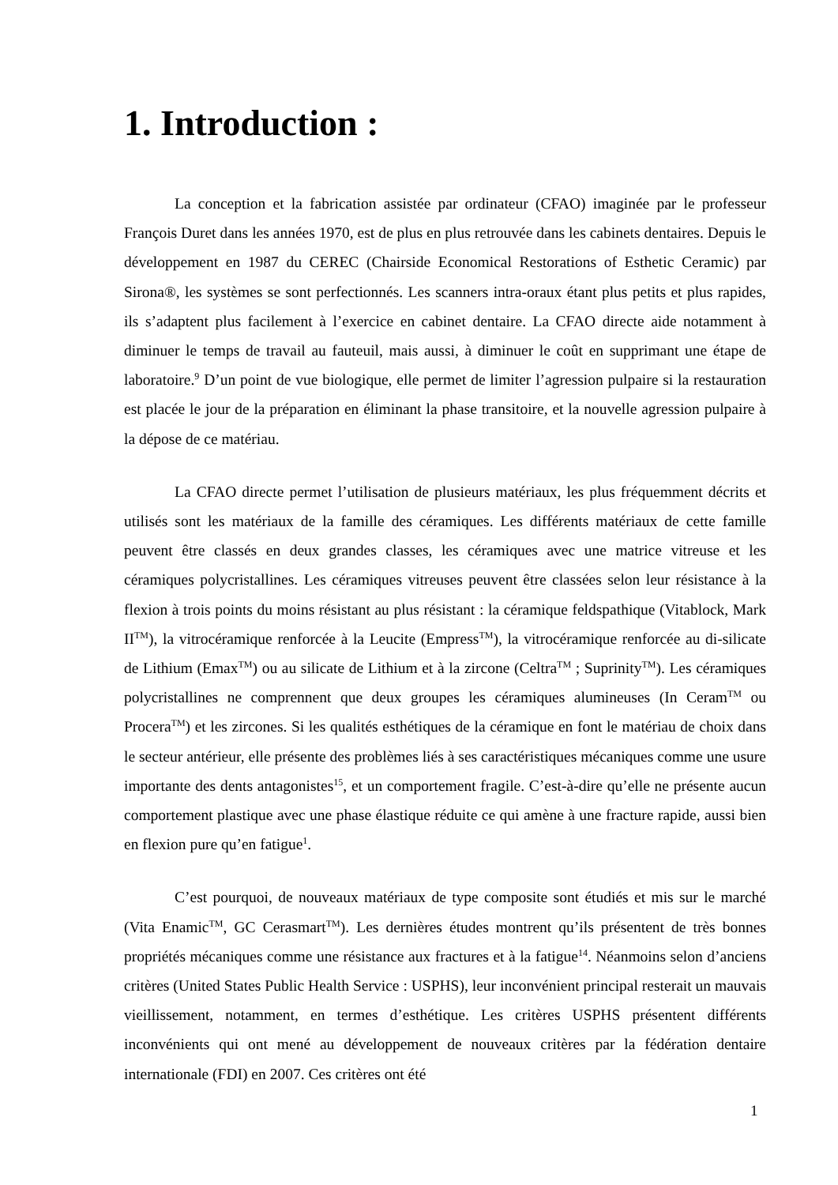1. Introduction :
La conception et la fabrication assistée par ordinateur (CFAO) imaginée par le professeur François Duret dans les années 1970, est de plus en plus retrouvée dans les cabinets dentaires. Depuis le développement en 1987 du CEREC (Chairside Economical Restorations of Esthetic Ceramic) par Sirona®, les systèmes se sont perfectionnés. Les scanners intra-oraux étant plus petits et plus rapides, ils s’adaptent plus facilement à l’exercice en cabinet dentaire. La CFAO directe aide notamment à diminuer le temps de travail au fauteuil, mais aussi, à diminuer le coût en supprimant une étape de laboratoire.<sup>9</sup> D’un point de vue biologique, elle permet de limiter l’agression pulpaire si la restauration est placée le jour de la préparation en éliminant la phase transitoire, et la nouvelle agression pulpaire à la dépose de ce matériau.
La CFAO directe permet l’utilisation de plusieurs matériaux, les plus fréquemment décrits et utilisés sont les matériaux de la famille des céramiques. Les différents matériaux de cette famille peuvent être classés en deux grandes classes, les céramiques avec une matrice vitreuse et les céramiques polycristallines. Les céramiques vitreuses peuvent être classées selon leur résistance à la flexion à trois points du moins résistant au plus résistant : la céramique feldspathique (Vitablock, Mark II<sup>TM</sup>), la vitrocéramique renforcée à la Leucite (Empress<sup>TM</sup>), la vitrocéramique renforcée au di-silicate de Lithium (Emax<sup>TM</sup>) ou au silicate de Lithium et à la zircone (Celtra<sup>TM</sup> ; Suprinity<sup>TM</sup>). Les céramiques polycristallines ne comprennent que deux groupes les céramiques alumineuses (In Ceram<sup>TM</sup> ou Procera<sup>TM</sup>) et les zircones. Si les qualités esthétiques de la céramique en font le matériau de choix dans le secteur antérieur, elle présente des problèmes liés à ses caractéristiques mécaniques comme une usure importante des dents antagonistes<sup>15</sup>, et un comportement fragile. C’est-à-dire qu’elle ne présente aucun comportement plastique avec une phase élastique réduite ce qui amène à une fracture rapide, aussi bien en flexion pure qu’en fatigue<sup>1</sup>.
C’est pourquoi, de nouveaux matériaux de type composite sont étudiés et mis sur le marché (Vita Enamic<sup>TM</sup>, GC Cerasmart<sup>TM</sup>). Les dernières études montrent qu’ils présentent de très bonnes propriétés mécaniques comme une résistance aux fractures et à la fatigue<sup>14</sup>. Néanmoins selon d’anciens critères (United States Public Health Service : USPHS), leur inconvénient principal resterait un mauvais vieillissement, notamment, en termes d’esthétique. Les critères USPHS présentent différents inconvénients qui ont mené au développement de nouveaux critères par la fédération dentaire internationale (FDI) en 2007. Ces critères ont été
1